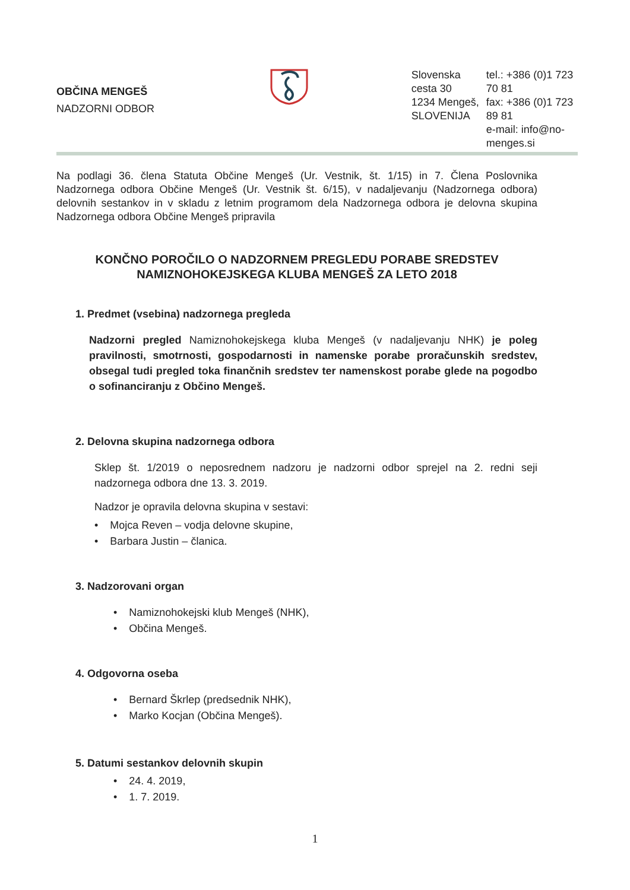OBČINA MENGEŠ
NADZORNI ODBOR
Slovenska cesta 30
1234 Mengeš, SLOVENIJA
tel.: +386 (0)1 723 70 81
fax: +386 (0)1 723 89 81
e-mail: info@no-menges.si
Na podlagi 36. člena Statuta Občine Mengeš (Ur. Vestnik, št. 1/15) in 7. Člena Poslovnika Nadzornega odbora Občine Mengeš (Ur. Vestnik št. 6/15), v nadaljevanju (Nadzornega odbora) delovnih sestankov in v skladu z letnim programom dela Nadzornega odbora je delovna skupina Nadzornega odbora Občine Mengeš pripravila
KONČNO POROČILO O NADZORNEM PREGLEDU PORABE SREDSTEV
NAMIZNOHOKEJSKEGA KLUBA MENGEŠ ZA LETO 2018
1. Predmet (vsebina) nadzornega pregleda
Nadzorni pregled Namiznohokejskega kluba Mengeš (v nadaljevanju NHK) je poleg pravilnosti, smotrnosti, gospodarnosti in namenske porabe proračunskih sredstev, obsegal tudi pregled toka finančnih sredstev ter namenskost porabe glede na pogodbo o sofinanciranju z Občino Mengeš.
2. Delovna skupina nadzornega odbora
Sklep št. 1/2019 o neposrednem nadzoru je nadzorni odbor sprejel na 2. redni seji nadzornega odbora dne 13. 3. 2019.
Nadzor je opravila delovna skupina v sestavi:
• Mojca Reven – vodja delovne skupine,
• Barbara Justin – članica.
3. Nadzorovani organ
• Namiznohokejski klub Mengeš (NHK),
• Občina Mengeš.
4. Odgovorna oseba
• Bernard Škrlep (predsednik NHK),
• Marko Kocjan (Občina Mengeš).
5. Datumi sestankov delovnih skupin
• 24. 4. 2019,
• 1. 7. 2019.
1